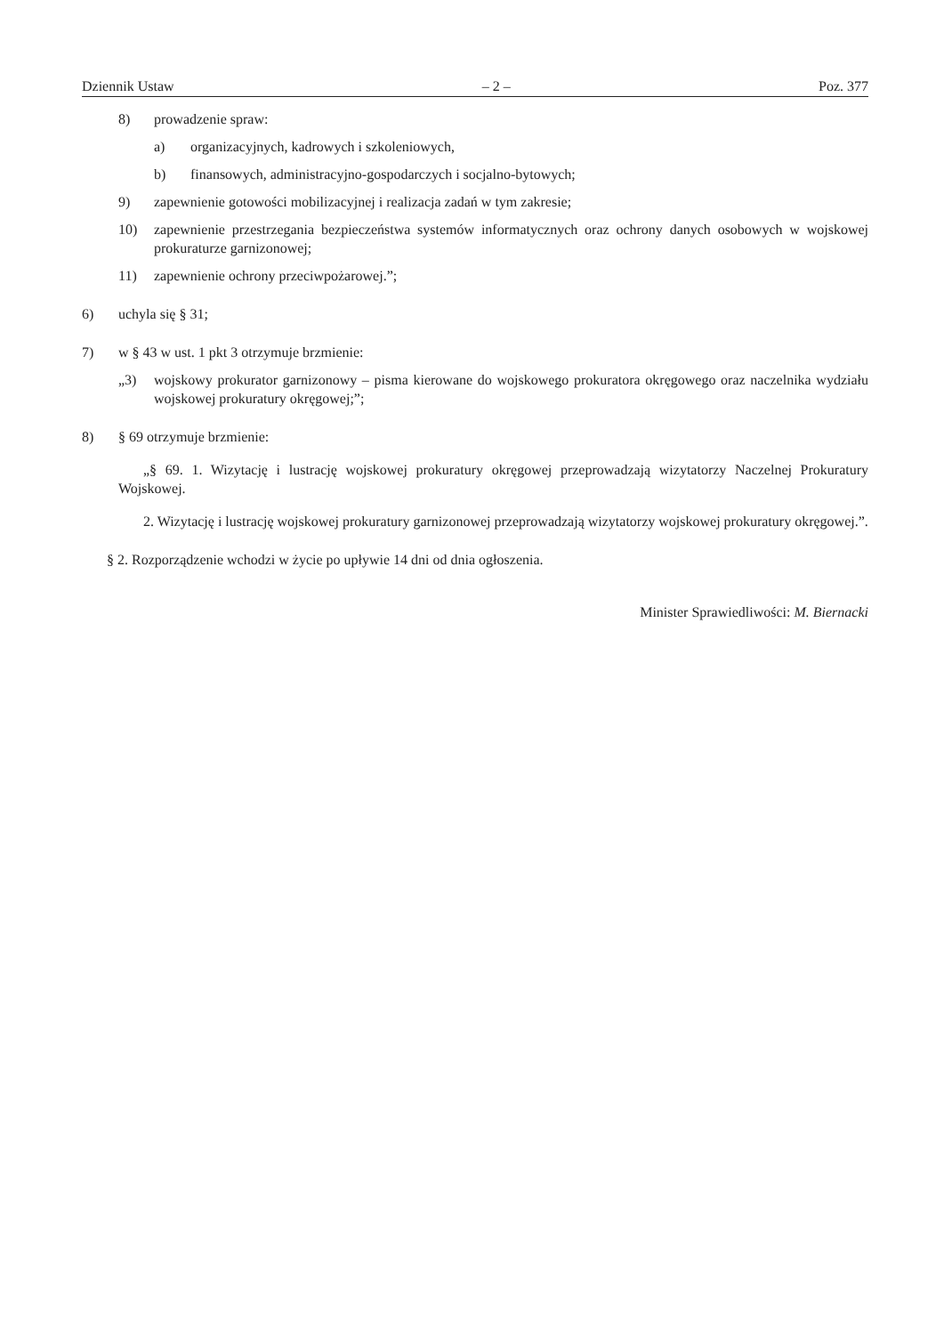Dziennik Ustaw – 2 – Poz. 377
8) prowadzenie spraw:
a) organizacyjnych, kadrowych i szkoleniowych,
b) finansowych, administracyjno-gospodarczych i socjalno-bytowych;
9) zapewnienie gotowości mobilizacyjnej i realizacja zadań w tym zakresie;
10) zapewnienie przestrzegania bezpieczeństwa systemów informatycznych oraz ochrony danych osobowych w wojskowej prokuraturze garnizonowej;
11) zapewnienie ochrony przeciwpożarowej.”;
6) uchyla się § 31;
7) w § 43 w ust. 1 pkt 3 otrzymuje brzmienie:
„3) wojskowy prokurator garnizonowy – pisma kierowane do wojskowego prokuratora okręgowego oraz naczelnika wydziału wojskowej prokuratury okręgowej;”;
8) § 69 otrzymuje brzmienie:
„§ 69. 1. Wizytację i lustrację wojskowej prokuratury okręgowej przeprowadzają wizytatorzy Naczelnej Prokuratury Wojskowej.
2. Wizytację i lustrację wojskowej prokuratury garnizonowej przeprowadzają wizytatorzy wojskowej prokuratury okręgowej.”.
§ 2. Rozporządzenie wchodzi w życie po upływie 14 dni od dnia ogłoszenia.
Minister Sprawiedliwości: M. Biernacki